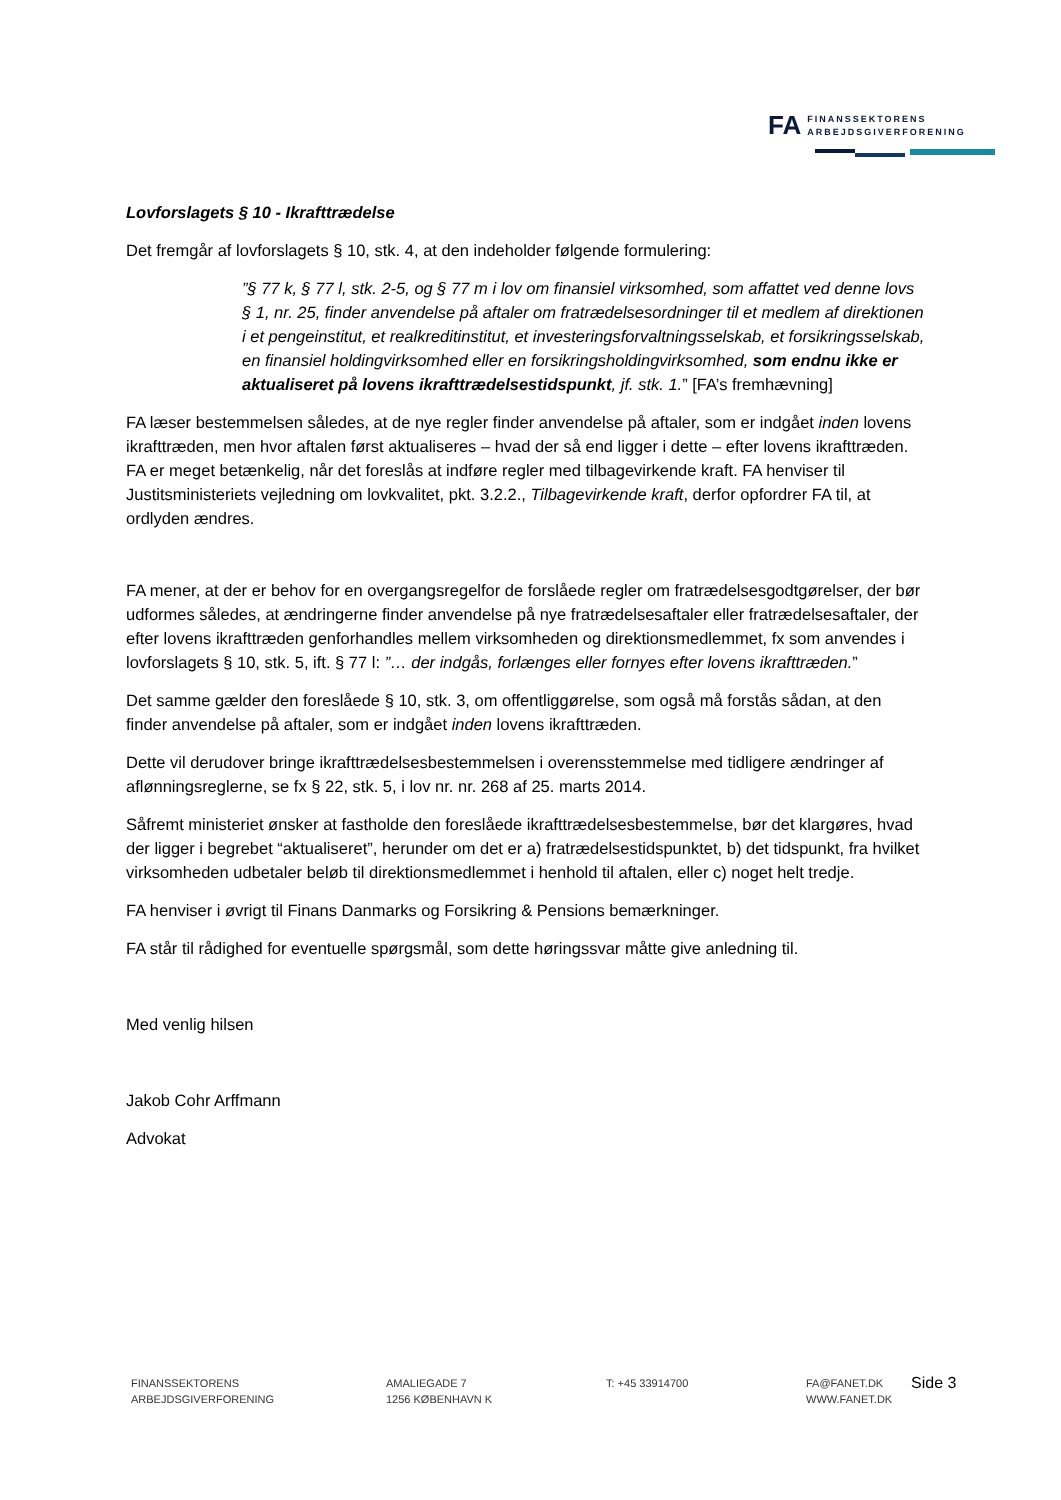FA FINANSSEKTORENS
ARBEJDSGIVERFORENING
Lovforslagets § 10 - Ikrafttrædelse
Det fremgår af lovforslagets § 10, stk. 4, at den indeholder følgende formulering:
”§ 77 k, § 77 l, stk. 2-5, og § 77 m i lov om finansiel virksomhed, som affattet ved denne lovs § 1, nr. 25, finder anvendelse på aftaler om fratrædelsesordninger til et medlem af direktionen i et pengeinstitut, et realkreditinstitut, et investeringsforvaltningsselskab, et forsikringsselskab, en finansiel holdingvirksomhed eller en forsikringsholdingvirksomhed, som endnu ikke er aktualiseret på lovens ikrafttrædelsestidspunkt, jf. stk. 1.” [FA’s fremhævning]
FA læser bestemmelsen således, at de nye regler finder anvendelse på aftaler, som er indgået inden lovens ikrafttræden, men hvor aftalen først aktualiseres – hvad der så end ligger i dette – efter lovens ikrafttræden. FA er meget betænkelig, når det foreslås at indføre regler med tilbagevirkende kraft. FA henviser til Justitsministeriets vejledning om lovkvalitet, pkt. 3.2.2., Tilbagevirkende kraft, derfor opfordrer FA til, at ordlyden ændres.
FA mener, at der er behov for en overgangsregelfor de forslåede regler om fratrædelsesgodtgørelser, der bør udformes således, at ændringerne finder anvendelse på nye fratrædelsesaftaler eller fratrædelsesaftaler, der efter lovens ikrafttræden genforhandles mellem virksomheden og direktionsmedlemmet, fx som anvendes i lovforslagets § 10, stk. 5, ift. § 77 l: ”… der indgås, forlænges eller fornyes efter lovens ikrafttræden.”
Det samme gælder den foreslåede § 10, stk. 3, om offentliggørelse, som også må forstås sådan, at den finder anvendelse på aftaler, som er indgået inden lovens ikrafttræden.
Dette vil derudover bringe ikrafttrædelsesbestemmelsen i overensstemmelse med tidligere ændringer af aflønningsreglerne, se fx § 22, stk. 5, i lov nr. nr. 268 af 25. marts 2014.
Såfremt ministeriet ønsker at fastholde den foreslåede ikrafttrædelsesbestemmelse, bør det klargøres, hvad der ligger i begrebet “aktualiseret”, herunder om det er a) fratrædelsestidspunktet, b) det tidspunkt, fra hvilket virksomheden udbetaler beløb til direktionsmedlemmet i henhold til aftalen, eller c) noget helt tredje.
FA henviser i øvrigt til Finans Danmarks og Forsikring & Pensions bemærkninger.
FA står til rådighed for eventuelle spørgsmål, som dette høringssvar måtte give anledning til.
Med venlig hilsen
Jakob Cohr Arffmann
Advokat
FINANSSEKTORENS
ARBEJDSGIVERFORENING
AMALIEGADE 7
1256 KØBENHAVN K
T: +45 33914700 FA@FANET.DK
WWW.FANET.DK
Side 3